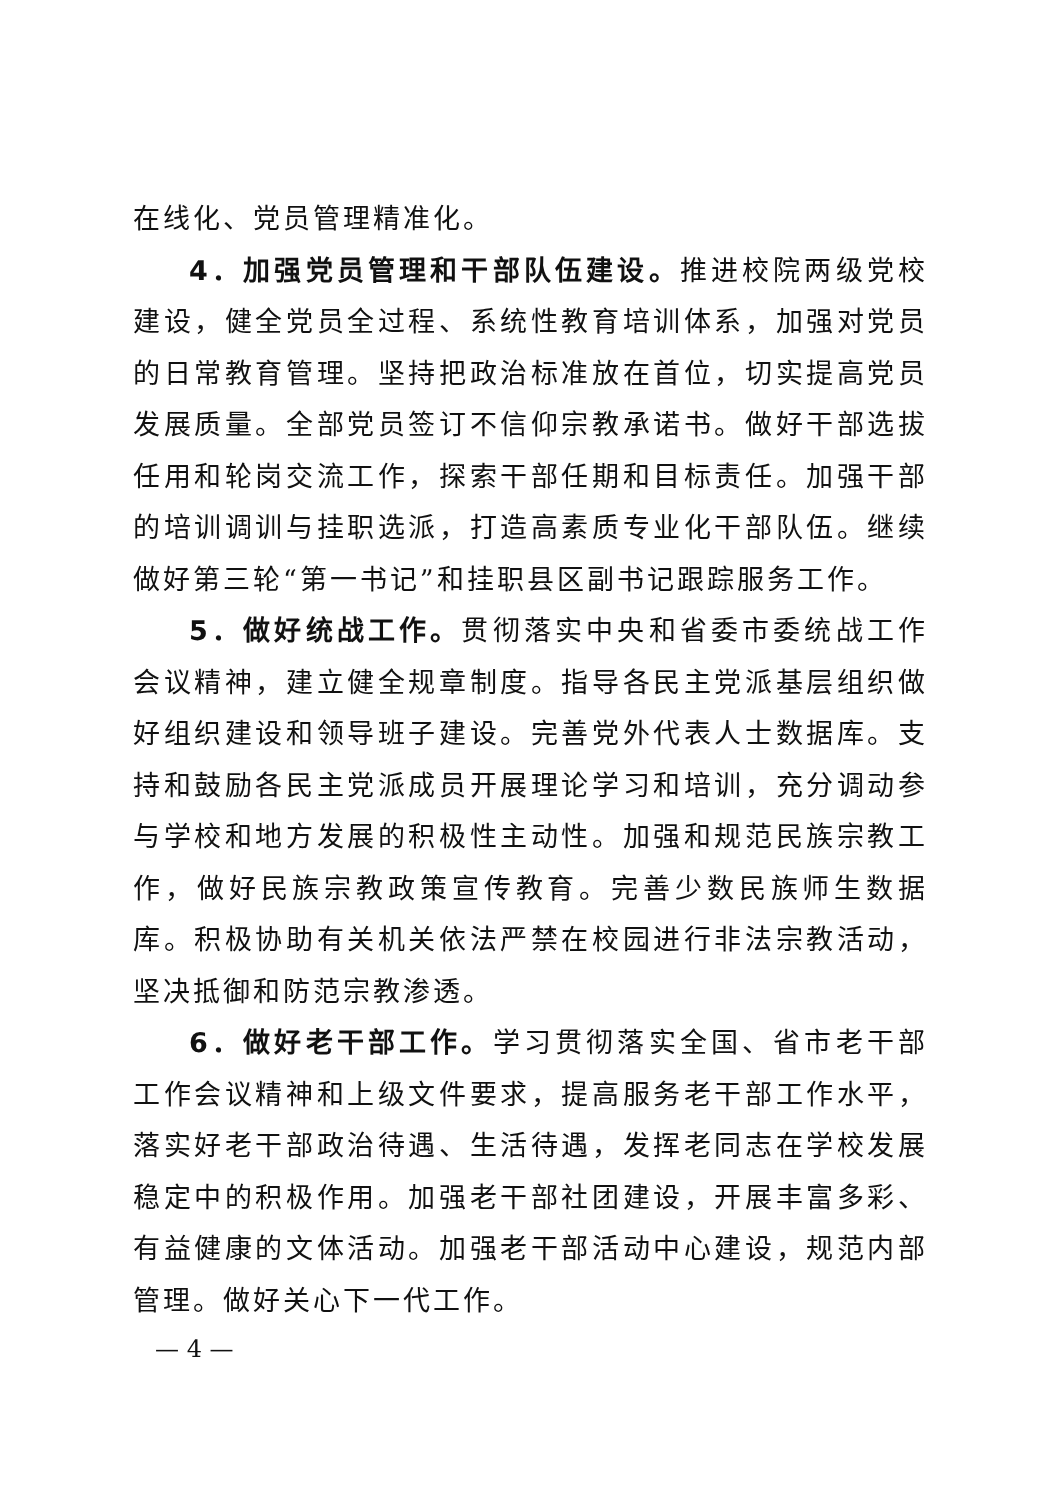在线化、党员管理精准化。
4．加强党员管理和干部队伍建设。推进校院两级党校建设，健全党员全过程、系统性教育培训体系，加强对党员的日常教育管理。坚持把政治标准放在首位，切实提高党员发展质量。全部党员签订不信仰宗教承诺书。做好干部选拔任用和轮岗交流工作，探索干部任期和目标责任。加强干部的培训调训与挂职选派，打造高素质专业化干部队伍。继续做好第三轮“第一书记”和挂职县区副书记跟踪服务工作。
5．做好统战工作。贯彻落实中央和省委市委统战工作会议精神，建立健全规章制度。指导各民主党派基层组织做好组织建设和领导班子建设。完善党外代表人士数据库。支持和鼓励各民主党派成员开展理论学习和培训，充分调动参与学校和地方发展的积极性主动性。加强和规范民族宗教工作，做好民族宗教政策宣传教育。完善少数民族师生数据库。积极协助有关机关依法严禁在校园进行非法宗教活动，坚决抵御和防范宗教渗透。
6．做好老干部工作。学习贯彻落实全国、省市老干部工作会议精神和上级文件要求，提高服务老干部工作水平，落实好老干部政治待遇、生活待遇，发挥老同志在学校发展稳定中的积极作用。加强老干部社团建设，开展丰富多彩、有益健康的文体活动。加强老干部活动中心建设，规范内部管理。做好关心下一代工作。
— 4 —